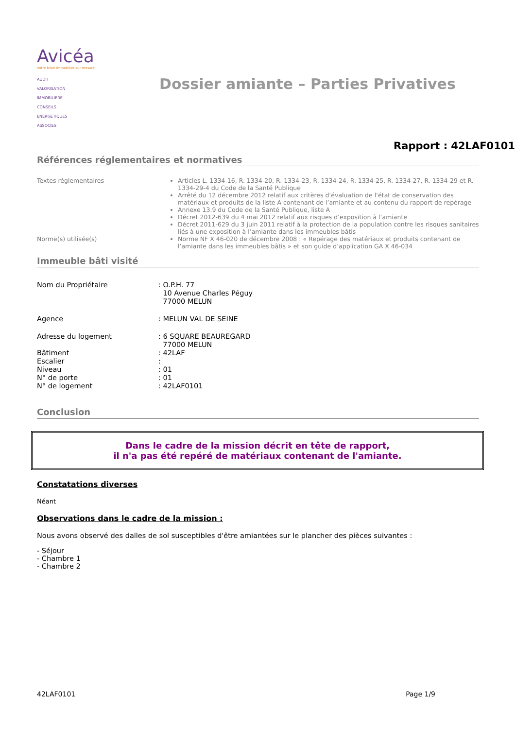Avicéa
Votre bilan immobilier sur mesure
AUDIT
VALORISATION
IMMOBILIERE
CONSEILS
ENERGETIQUES
ASSOCIES
Dossier amiante – Parties Privatives
Rapport : 42LAF0101
Références réglementaires et normatives
Textes réglementaires Articles L. 1334-16, R. 1334-20, R. 1334-23, R. 1334-24, R. 1334-25, R. 1334-27, R. 1334-29 et R. 1334-29-4 du Code de la Santé Publique
Arrêté du 12 décembre 2012 relatif aux critères d’évaluation de l’état de conservation des matériaux et produits de la liste A contenant de l’amiante et au contenu du rapport de repérage
Annexe 13.9 du Code de la Santé Publique, liste A
Décret 2012-639 du 4 mai 2012 relatif aux risques d’exposition à l’amiante
Décret 2011-629 du 3 juin 2011 relatif à la protection de la population contre les risques sanitaires liés à une exposition à l’amiante dans les immeubles bâtis
Norme(s) utilisée(s) Norme NF X 46-020 de décembre 2008 : « Repérage des matériaux et produits contenant de l’amiante dans les immeubles bâtis » et son guide d’application GA X 46-034
Immeuble bâti visité
Nom du Propriétaire : O.P.H. 77
10 Avenue Charles Péguy
77000 MELUN
Agence : MELUN VAL DE SEINE
Adresse du logement : 6 SQUARE BEAUREGARD
77000 MELUN
Bâtiment : 42LAF
Escalier :
Niveau : 01
N° de porte : 01
N° de logement : 42LAF0101
Conclusion
Dans le cadre de la mission décrit en tête de rapport,
il n'a pas été repéré de matériaux contenant de l'amiante.
Constatations diverses
Néant
Observations dans le cadre de la mission :
Nous avons observé des dalles de sol susceptibles d'être amiantées sur le plancher des pièces suivantes :
- Séjour
- Chambre 1
- Chambre 2
42LAF0101 Page 1/9